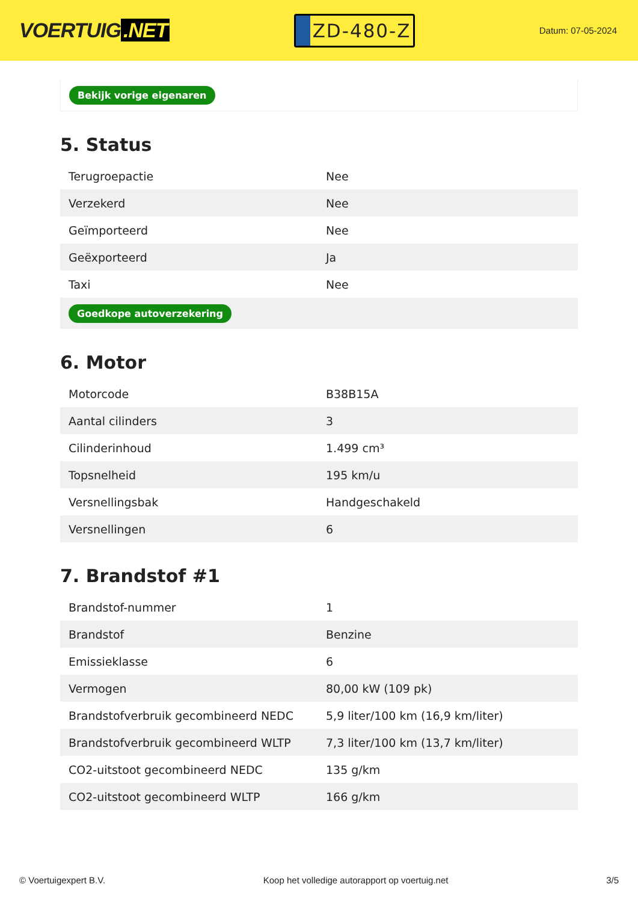VOERTUIG.NET
ZD-480-Z
Datum: 07-05-2024
Bekijk vorige eigenaren
5. Status
| Terugroepactie | Nee |
| Verzekerd | Nee |
| Geïmporteerd | Nee |
| Geëxporteerd | Ja |
| Taxi | Nee |
| Goedkope autoverzekering | |
6. Motor
| Motorcode | B38B15A |
| Aantal cilinders | 3 |
| Cilinderinhoud | 1.499 cm³ |
| Topsnelheid | 195 km/u |
| Versnellingsbak | Handgeschakeld |
| Versnellingen | 6 |
7. Brandstof #1
| Brandstof-nummer | 1 |
| Brandstof | Benzine |
| Emissieklasse | 6 |
| Vermogen | 80,00 kW (109 pk) |
| Brandstofverbruik gecombineerd NEDC | 5,9 liter/100 km (16,9 km/liter) |
| Brandstofverbruik gecombineerd WLTP | 7,3 liter/100 km (13,7 km/liter) |
| CO2-uitstoot gecombineerd NEDC | 135 g/km |
| CO2-uitstoot gecombineerd WLTP | 166 g/km |
© Voertuigexpert B.V. Koop het volledige autorapport op voertuig.net 3/5